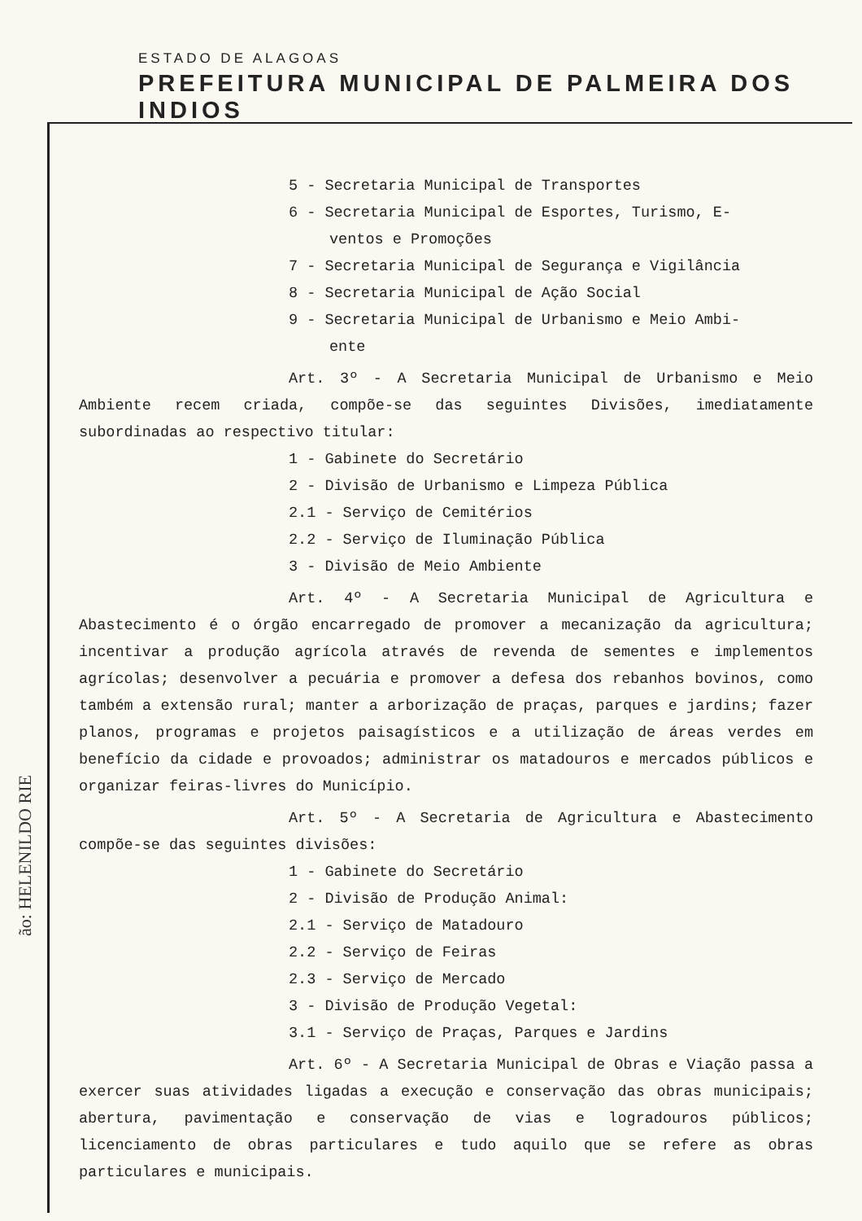ESTADO DE ALAGOAS
PREFEITURA MUNICIPAL DE PALMEIRA DOS INDIOS
5 - Secretaria Municipal de Transportes
6 - Secretaria Municipal de Esportes, Turismo, E-
ventos e Promoções
7 - Secretaria Municipal de Segurança e Vigilância
8 - Secretaria Municipal de Ação Social
9 - Secretaria Municipal de Urbanismo e Meio Ambi-
ente
Art. 3º - A Secretaria Municipal de Urbanismo e Meio Ambiente recem criada, compõe-se das seguintes Divisões, imediatamente subordinadas ao respectivo titular:
1 - Gabinete do Secretário
2 - Divisão de Urbanismo e Limpeza Pública
2.1 - Serviço de Cemitérios
2.2 - Serviço de Iluminação Pública
3 - Divisão de Meio Ambiente
Art. 4º - A Secretaria Municipal de Agricultura e Abastecimento é o órgão encarregado de promover a mecanização da agricultura; incentivar a produção agrícola através de revenda de sementes e implementos agrícolas; desenvolver a pecuária e promover a defesa dos rebanhos bovinos, como também a extensão rural; manter a arborização de praças, parques e jardins; fazer planos, programas e projetos paisagísticos e a utilização de áreas verdes em benefício da cidade e provoados; administrar os matadouros e mercados públicos e organizar feiras-livres do Município.
Art. 5º - A Secretaria de Agricultura e Abastecimento compõe-se das seguintes divisões:
1 - Gabinete do Secretário
2 - Divisão de Produção Animal:
2.1 - Serviço de Matadouro
2.2 - Serviço de Feiras
2.3 - Serviço de Mercado
3 - Divisão de Produção Vegetal:
3.1 - Serviço de Praças, Parques e Jardins
Art. 6º - A Secretaria Municipal de Obras e Viação passa a exercer suas atividades ligadas a execução e conservação das obras municipais; abertura, pavimentação e conservação de vias e logradouros públicos; licenciamento de obras particulares e tudo aquilo que se refere as obras particulares e municipais.
ão: HELENILDO RIE